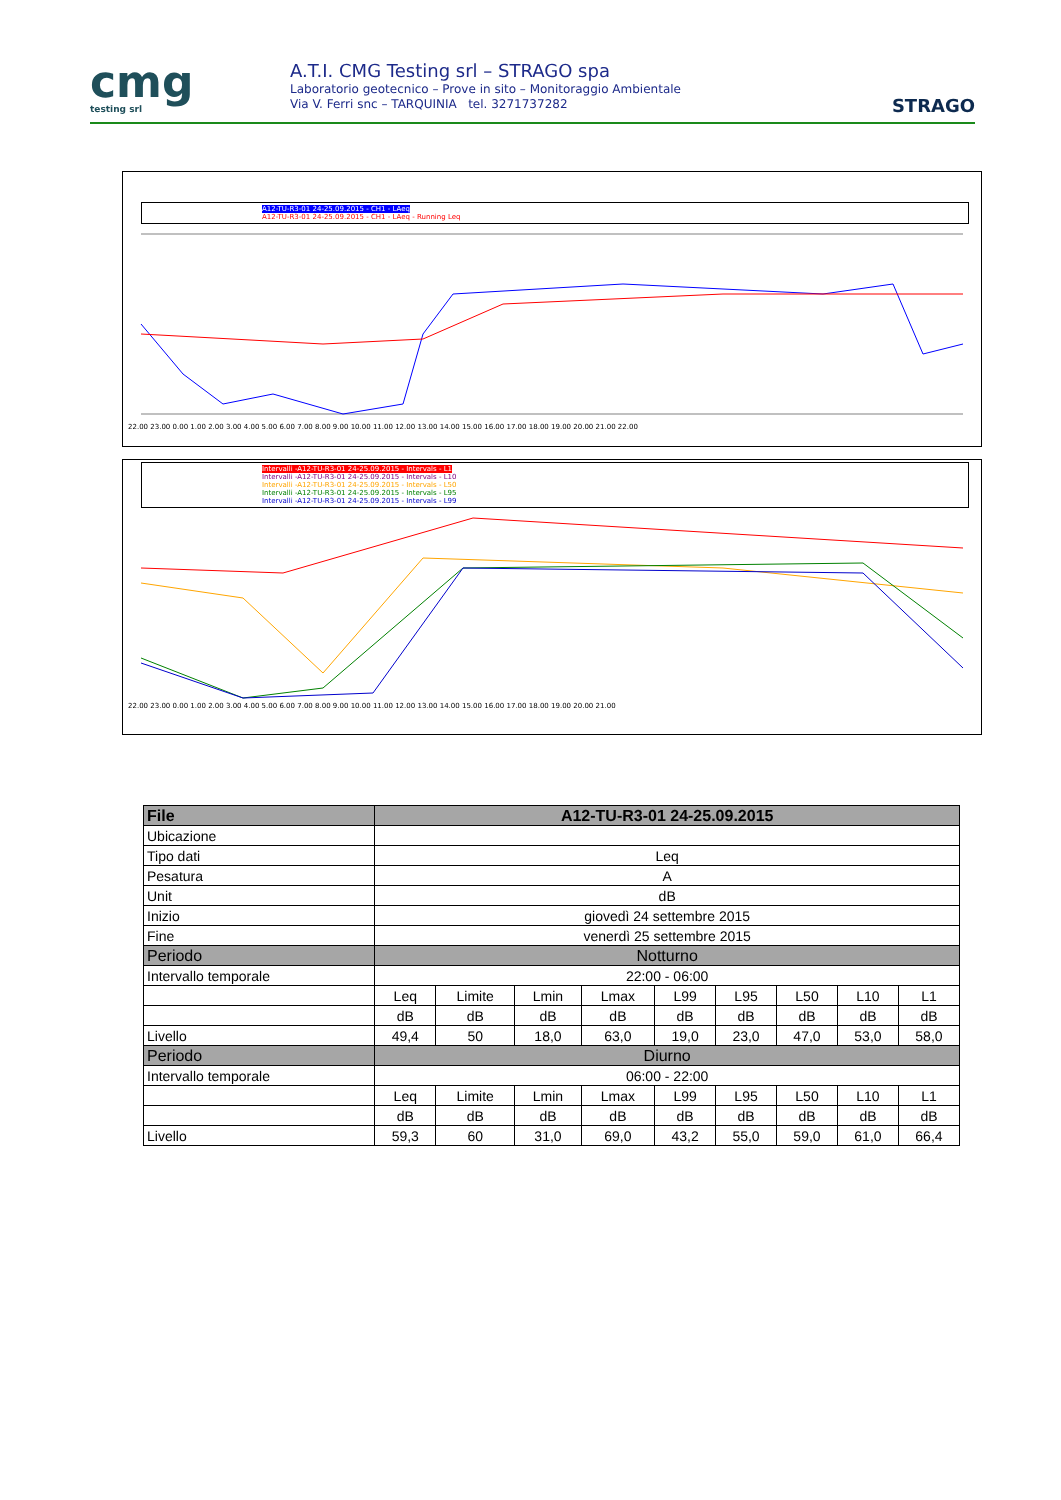cmg
testing srl
A.T.I. CMG Testing srl – STRAGO spa
Laboratorio geotecnico – Prove in sito – Monitoraggio Ambientale
Via V. Ferri snc – TARQUINIA tel. 3271737282
STRAGO
A12-TU-R3-01 24-25.09.2015 - CH1 - LAeq
A12-TU-R3-01 24-25.09.2015 - CH1 - LAeq - Running Leq
22.00 23.00 0.00 1.00 2.00 3.00 4.00 5.00 6.00 7.00 8.00 9.00 10.00 11.00 12.00 13.00 14.00 15.00 16.00 17.00 18.00 19.00 20.00 21.00 22.00
Intervalli -A12-TU-R3-01 24-25.09.2015 - Intervals - L1
Intervalli -A12-TU-R3-01 24-25.09.2015 - Intervals - L10
Intervalli -A12-TU-R3-01 24-25.09.2015 - Intervals - L50
Intervalli -A12-TU-R3-01 24-25.09.2015 - Intervals - L95
Intervalli -A12-TU-R3-01 24-25.09.2015 - Intervals - L99
22.00 23.00 0.00 1.00 2.00 3.00 4.00 5.00 6.00 7.00 8.00 9.00 10.00 11.00 12.00 13.00 14.00 15.00 16.00 17.00 18.00 19.00 20.00 21.00
| File | A12-TU-R3-01 24-25.09.2015 | | | | | | | | |
| --- | --- | --- | --- | --- | --- | --- | --- | --- | --- |
| Ubicazione | | | | | | | | | |
| Tipo dati | Leq | | | | | | | | |
| Pesatura | A | | | | | | | | |
| Unit | dB | | | | | | | | |
| Inizio | giovedì 24 settembre 2015 | | | | | | | | |
| Fine | venerdì 25 settembre 2015 | | | | | | | | |
| Periodo | Notturno | | | | | | | | |
| Intervallo temporale | 22:00 - 06:00 | | | | | | | | |
| | Leq | Limite | Lmin | Lmax | L99 | L95 | L50 | L10 | L1 |
| | dB | dB | dB | dB | dB | dB | dB | dB | dB |
| Livello | 49,4 | 50 | 18,0 | 63,0 | 19,0 | 23,0 | 47,0 | 53,0 | 58,0 |
| Periodo | Diurno | | | | | | | | |
| Intervallo temporale | 06:00 - 22:00 | | | | | | | | |
| | Leq | Limite | Lmin | Lmax | L99 | L95 | L50 | L10 | L1 |
| | dB | dB | dB | dB | dB | dB | dB | dB | dB |
| Livello | 59,3 | 60 | 31,0 | 69,0 | 43,2 | 55,0 | 59,0 | 61,0 | 66,4 |